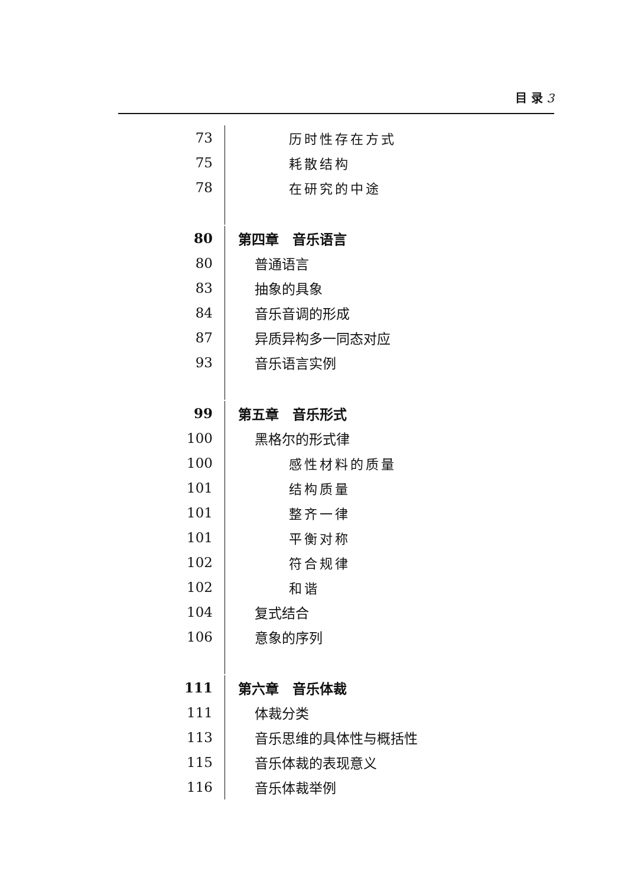目 录 3
73
历时性存在方式
75
耗散结构
78
在研究的中途
80
第四章　音乐语言
80
普通语言
83
抽象的具象
84
音乐音调的形成
87
异质异构多一同态对应
93
音乐语言实例
99
第五章　音乐形式
100
黑格尔的形式律
100
感性材料的质量
101
结构质量
101
整齐一律
101
平衡对称
102
符合规律
102
和谐
104
复式结合
106
意象的序列
111
第六章　音乐体裁
111
体裁分类
113
音乐思维的具体性与概括性
115
音乐体裁的表现意义
116
音乐体裁举例